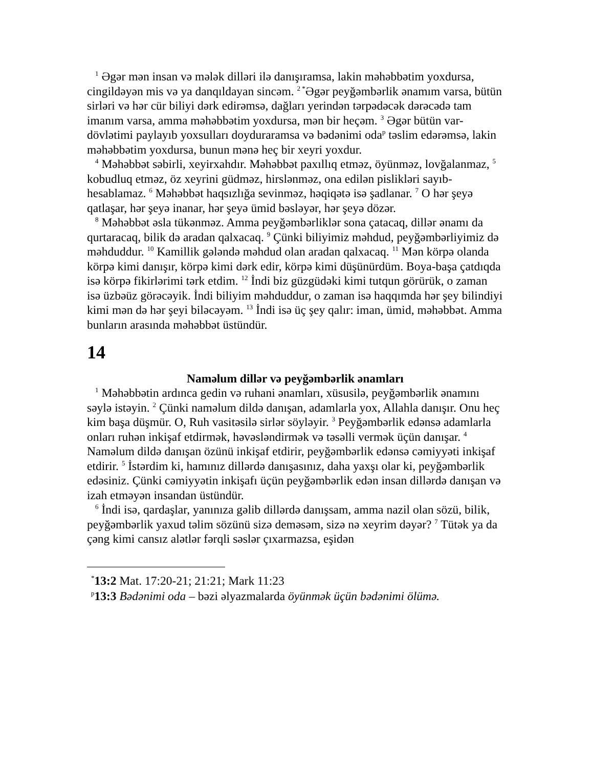<sup>1</sup> Əgər mən insan və mələk dilləri ilə danışıramsa, lakin məhəbbətim yoxdursa, cingildəyən mis və ya danqıldayan sincəm. <sup>2 *</sup>Əgər peyğəmbərlik ənamım varsa, bütün sirləri və hər cür biliyi dərk edirəmsə, dağları yerindən tərpədəcək dərəcədə tam imanım varsa, amma məhəbbətim yoxdursa, mən bir heçəm. <sup>3</sup> Əgər bütün var-dövlətimi paylayıb yoxsulları doyduraramsa və bədənimi oda<sup>p</sup> təslim edərəmsə, lakin məhəbbətim yoxdursa, bunun mənə heç bir xeyri yoxdur.
<sup>4</sup> Məhəbbət səbirli, xeyirxahdır. Məhəbbət paxıllıq etməz, öyünməz, lovğalanmaz, <sup>5</sup> kobudluq etməz, öz xeyrini güdməz, hirslənməz, ona edilən pislikləri sayıb-hesablamaz. <sup>6</sup> Məhəbbət haqsızlığa sevinməz, həqiqətə isə şadlanar. <sup>7</sup> O hər şeyə qatlaşar, hər şeyə inanar, hər şeyə ümid bəsləyər, hər şeyə dözər.
<sup>8</sup> Məhəbbət əsla tükənməz. Amma peyğəmbərliklər sona çatacaq, dillər ənamı da qurtaracaq, bilik də aradan qalxacaq. <sup>9</sup> Çünki biliyimiz məhdud, peyğəmbərliyimiz də məhduddur. <sup>10</sup> Kamillik gələndə məhdud olan aradan qalxacaq. <sup>11</sup> Mən körpə olanda körpə kimi danışır, körpə kimi dərk edir, körpə kimi düşünürdüm. Boya-başa çatdıqda isə körpə fikirlərimi tərk etdim. <sup>12</sup> İndi biz güzgüdəki kimi tutqun görürük, o zaman isə üzbəüz görəcəyik. İndi biliyim məhduddur, o zaman isə haqqımda hər şey bilindiyi kimi mən də hər şeyi biləcəyəm. <sup>13</sup> İndi isə üç şey qalır: iman, ümid, məhəbbət. Amma bunların arasında məhəbbət üstündür.
14
Naməlum dillər və peyğəmbərlik ənamları
<sup>1</sup> Məhəbbətin ardınca gedin və ruhani ənamları, xüsusilə, peyğəmbərlik ənamını səylə istəyin. <sup>2</sup> Çünki naməlum dildə danışan, adamlarla yox, Allahla danışır. Onu heç kim başa düşmür. O, Ruh vasitəsilə sirlər söyləyir. <sup>3</sup> Peyğəmbərlik edənsə adamlarla onları ruhən inkişaf etdirmək, həvəsləndirmək və təsəlli vermək üçün danışar. <sup>4</sup> Naməlum dildə danışan özünü inkişaf etdirir, peyğəmbərlik edənsə cəmiyyəti inkişaf etdirir. <sup>5</sup> İstərdim ki, hamınız dillərdə danışasınız, daha yaxşı olar ki, peyğəmbərlik edəsiniz. Çünki cəmiyyətin inkişafı üçün peyğəmbərlik edən insan dillərdə danışan və izah etməyən insandan üstündür.
<sup>6</sup> İndi isə, qardaşlar, yanınıza gəlib dillərdə danışsam, amma nazil olan sözü, bilik, peyğəmbərlik yaxud təlim sözünü sizə deməsəm, sizə nə xeyrim dəyər? <sup>7</sup> Tütək ya da çəng kimi cansız alətlər fərqli səslər çıxarmazsa, eşidən
<sup>*</sup> 13:2 Mat. 17:20-21; 21:21; Mark 11:23
<sup>p</sup> 13:3 Bədənimi oda – bəzi əlyazmalarda öyünmək üçün bədənimi ölümə.